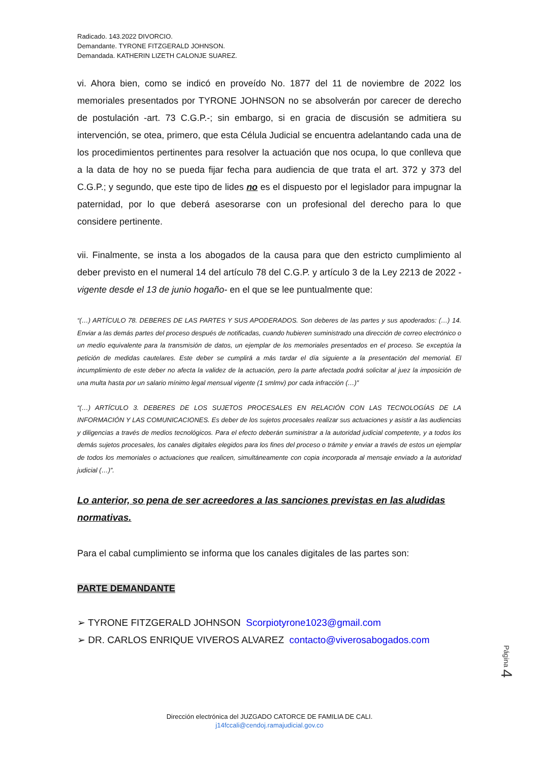Radicado. 143.2022 DIVORCIO.
Demandante. TYRONE FITZGERALD JOHNSON.
Demandada. KATHERIN LIZETH CALONJE SUAREZ.
vi. Ahora bien, como se indicó en proveído No. 1877 del 11 de noviembre de 2022 los memoriales presentados por TYRONE JOHNSON no se absolverán por carecer de derecho de postulación -art. 73 C.G.P.-; sin embargo, si en gracia de discusión se admitiera su intervención, se otea, primero, que esta Célula Judicial se encuentra adelantando cada una de los procedimientos pertinentes para resolver la actuación que nos ocupa, lo que conlleva que a la data de hoy no se pueda fijar fecha para audiencia de que trata el art. 372 y 373 del C.G.P.; y segundo, que este tipo de lides no es el dispuesto por el legislador para impugnar la paternidad, por lo que deberá asesorarse con un profesional del derecho para lo que considere pertinente.
vii. Finalmente, se insta a los abogados de la causa para que den estricto cumplimiento al deber previsto en el numeral 14 del artículo 78 del C.G.P. y artículo 3 de la Ley 2213 de 2022 -vigente desde el 13 de junio hogaño- en el que se lee puntualmente que:
“(…) ARTÍCULO 78. DEBERES DE LAS PARTES Y SUS APODERADOS. Son deberes de las partes y sus apoderados: (…) 14. Enviar a las demás partes del proceso después de notificadas, cuando hubieren suministrado una dirección de correo electrónico o un medio equivalente para la transmisión de datos, un ejemplar de los memoriales presentados en el proceso. Se exceptúa la petición de medidas cautelares. Este deber se cumplirá a más tardar el día siguiente a la presentación del memorial. El incumplimiento de este deber no afecta la validez de la actuación, pero la parte afectada podrá solicitar al juez la imposición de una multa hasta por un salario mínimo legal mensual vigente (1 smlmv) por cada infracción (…)”
“(…) ARTÍCULO 3. DEBERES DE LOS SUJETOS PROCESALES EN RELACIÓN CON LAS TECNOLOGÍAS DE LA INFORMACIÓN Y LAS COMUNICACIONES. Es deber de los sujetos procesales realizar sus actuaciones y asistir a las audiencias y diligencias a través de medios tecnológicos. Para el efecto deberán suministrar a la autoridad judicial competente, y a todos los demás sujetos procesales, los canales digitales elegidos para los fines del proceso o trámite y enviar a través de estos un ejemplar de todos los memoriales o actuaciones que realicen, simultáneamente con copia incorporada al mensaje enviado a la autoridad judicial (…)”.
Lo anterior, so pena de ser acreedores a las sanciones previstas en las aludidas normativas.
Para el cabal cumplimiento se informa que los canales digitales de las partes son:
PARTE DEMANDANTE
➢ TYRONE FITZGERALD JOHNSON Scorpiotyrone1023@gmail.com
➢ DR. CARLOS ENRIQUE VIVEROS ALVAREZ contacto@viverosabogados.com
Página 4
Dirección electrónica del JUZGADO CATORCE DE FAMILIA DE CALI.
j14fccali@cendoj.ramajudicial.gov.co